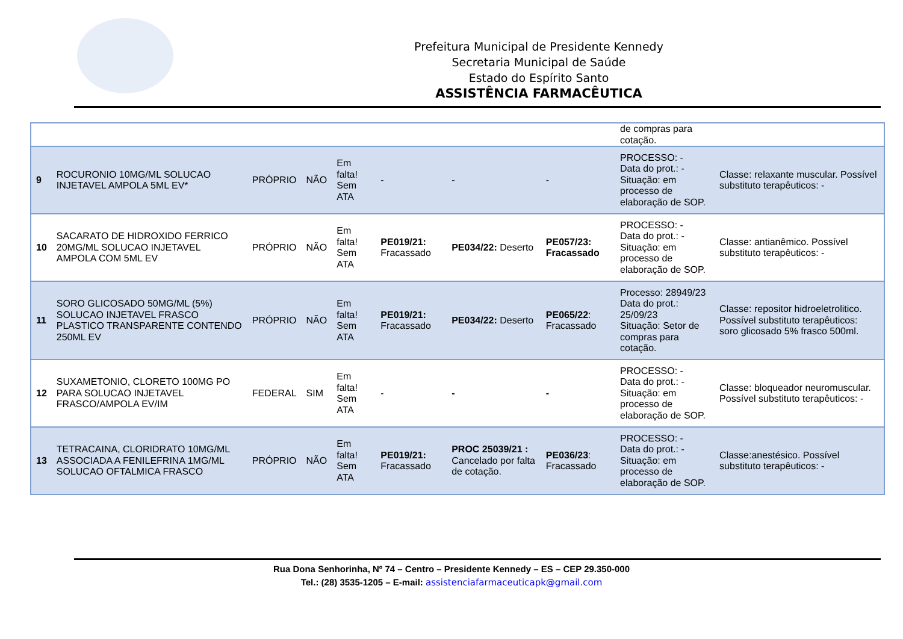Prefeitura Municipal de Presidente Kennedy
Secretaria Municipal de Saúde
Estado do Espírito Santo
ASSISTÊNCIA FARMACÊUTICA
| | | | | | | | | de compras para cotação. | |
| 9 | ROCURONIO 10MG/ML SOLUCAO INJETAVEL AMPOLA 5ML EV* | PRÓPRIO | NÃO | Em falta! Sem ATA | - | - | - | PROCESSO: - Data do prot.: - Situação: em processo de elaboração de SOP. | Classe: relaxante muscular. Possível substituto terapêuticos: - |
| 10 | SACARATO DE HIDROXIDO FERRICO 20MG/ML SOLUCAO INJETAVEL AMPOLA COM 5ML EV | PRÓPRIO | NÃO | Em falta! Sem ATA | PE019/21: Fracassado | PE034/22: Deserto | PE057/23: Fracassado | PROCESSO: - Data do prot.: - Situação: em processo de elaboração de SOP. | Classe: antianêmico. Possível substituto terapêuticos: - |
| 11 | SORO GLICOSADO 50MG/ML (5%) SOLUCAO INJETAVEL FRASCO PLASTICO TRANSPARENTE CONTENDO 250ML EV | PRÓPRIO | NÃO | Em falta! Sem ATA | PE019/21: Fracassado | PE034/22: Deserto | PE065/22 : Fracassado | Processo: 28949/23 Data do prot.: 25/09/23 Situação: Setor de compras para cotação. | Classe: repositor hidroeletrolitico. Possível substituto terapêuticos: soro glicosado 5% frasco 500ml. |
| 12 | SUXAMETONIO, CLORETO 100MG PO PARA SOLUCAO INJETAVEL FRASCO/AMPOLA EV/IM | FEDERAL | SIM | Em falta! Sem ATA | - | - | - | PROCESSO: - Data do prot.: - Situação: em processo de elaboração de SOP. | Classe: bloqueador neuromuscular. Possível substituto terapêuticos: - |
| 13 | TETRACAINA, CLORIDRATO 10MG/ML ASSOCIADA A FENILEFRINA 1MG/ML SOLUCAO OFTALMICA FRASCO | PRÓPRIO | NÃO | Em falta! Sem ATA | PE019/21: Fracassado | PROC 25039/21 : Cancelado por falta de cotação. | PE036/23 : Fracassado | PROCESSO: - Data do prot.: - Situação: em processo de elaboração de SOP. | Classe:anestésico. Possível substituto terapêuticos: - |
Rua Dona Senhorinha, Nº 74 – Centro – Presidente Kennedy – ES – CEP 29.350-000
Tel.: (28) 3535-1205 – E-mail: assistenciafarmaceuticapk@gmail.com